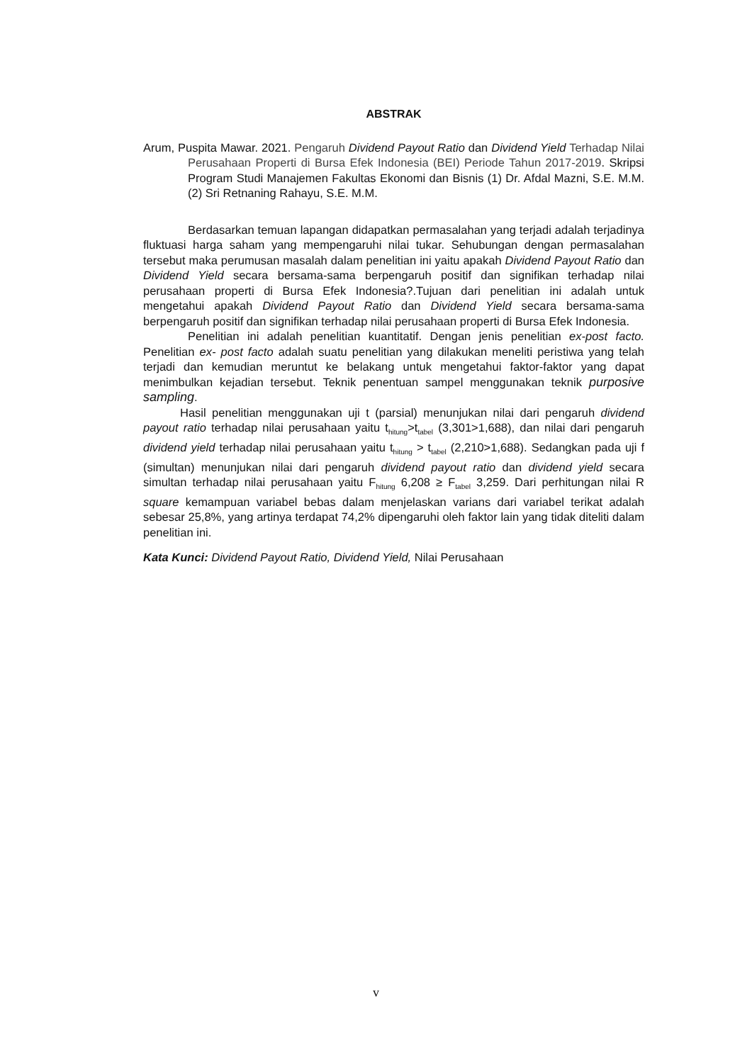ABSTRAK
Arum, Puspita Mawar. 2021. Pengaruh Dividend Payout Ratio dan Dividend Yield Terhadap Nilai Perusahaan Properti di Bursa Efek Indonesia (BEI) Periode Tahun 2017-2019. Skripsi Program Studi Manajemen Fakultas Ekonomi dan Bisnis (1) Dr. Afdal Mazni, S.E. M.M. (2) Sri Retnaning Rahayu, S.E. M.M.
Berdasarkan temuan lapangan didapatkan permasalahan yang terjadi adalah terjadinya fluktuasi harga saham yang mempengaruhi nilai tukar. Sehubungan dengan permasalahan tersebut maka perumusan masalah dalam penelitian ini yaitu apakah Dividend Payout Ratio dan Dividend Yield secara bersama-sama berpengaruh positif dan signifikan terhadap nilai perusahaan properti di Bursa Efek Indonesia?.Tujuan dari penelitian ini adalah untuk mengetahui apakah Dividend Payout Ratio dan Dividend Yield secara bersama-sama berpengaruh positif dan signifikan terhadap nilai perusahaan properti di Bursa Efek Indonesia.
Penelitian ini adalah penelitian kuantitatif. Dengan jenis penelitian ex-post facto. Penelitian ex- post facto adalah suatu penelitian yang dilakukan meneliti peristiwa yang telah terjadi dan kemudian meruntut ke belakang untuk mengetahui faktor-faktor yang dapat menimbulkan kejadian tersebut. Teknik penentuan sampel menggunakan teknik purposive sampling.
Hasil penelitian menggunakan uji t (parsial) menunjukan nilai dari pengaruh dividend payout ratio terhadap nilai perusahaan yaitu t<sub>hitung</sub>>t<sub>tabel</sub> (3,301>1,688), dan nilai dari pengaruh dividend yield terhadap nilai perusahaan yaitu t<sub>hitung</sub> > t<sub>tabel</sub> (2,210>1,688). Sedangkan pada uji f (simultan) menunjukan nilai dari pengaruh dividend payout ratio dan dividend yield secara simultan terhadap nilai perusahaan yaitu F<sub>hitung</sub> 6,208 ≥ F<sub>tabel</sub> 3,259. Dari perhitungan nilai R square kemampuan variabel bebas dalam menjelaskan varians dari variabel terikat adalah sebesar 25,8%, yang artinya terdapat 74,2% dipengaruhi oleh faktor lain yang tidak diteliti dalam penelitian ini.
Kata Kunci: Dividend Payout Ratio, Dividend Yield, Nilai Perusahaan
v